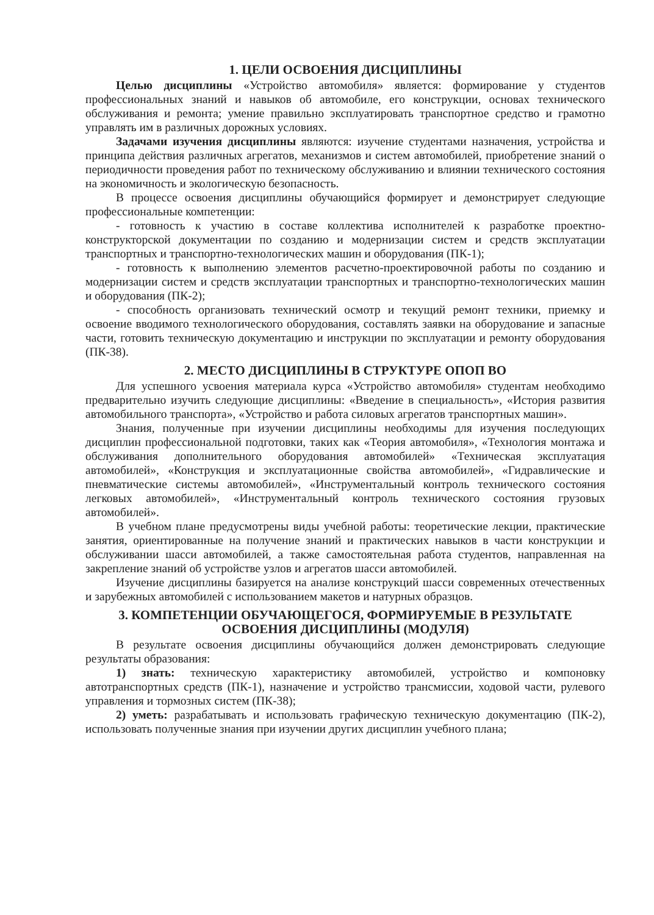1. ЦЕЛИ ОСВОЕНИЯ ДИСЦИПЛИНЫ
Целью дисциплины «Устройство автомобиля» является: формирование у студентов профессиональных знаний и навыков об автомобиле, его конструкции, основах технического обслуживания и ремонта; умение правильно эксплуатировать транспортное средство и грамотно управлять им в различных дорожных условиях.
Задачами изучения дисциплины являются: изучение студентами назначения, устройства и принципа действия различных агрегатов, механизмов и систем автомобилей, приобретение знаний о периодичности проведения работ по техническому обслуживанию и влиянии технического состояния на экономичность и экологическую безопасность.
В процессе освоения дисциплины обучающийся формирует и демонстрирует следующие профессиональные компетенции:
- готовность к участию в составе коллектива исполнителей к разработке проектно-конструкторской документации по созданию и модернизации систем и средств эксплуатации транспортных и транспортно-технологических машин и оборудования (ПК-1);
- готовность к выполнению элементов расчетно-проектировочной работы по созданию и модернизации систем и средств эксплуатации транспортных и транспортно-технологических машин и оборудования (ПК-2);
- способность организовать технический осмотр и текущий ремонт техники, приемку и освоение вводимого технологического оборудования, составлять заявки на оборудование и запасные части, готовить техническую документацию и инструкции по эксплуатации и ремонту оборудования (ПК-38).
2. МЕСТО ДИСЦИПЛИНЫ В СТРУКТУРЕ ОПОП ВО
Для успешного усвоения материала курса «Устройство автомобиля» студентам необходимо предварительно изучить следующие дисциплины: «Введение в специальность», «История развития автомобильного транспорта», «Устройство и работа силовых агрегатов транспортных машин».
Знания, полученные при изучении дисциплины необходимы для изучения последующих дисциплин профессиональной подготовки, таких как «Теория автомобиля», «Технология монтажа и обслуживания дополнительного оборудования автомобилей» «Техническая эксплуатация автомобилей», «Конструкция и эксплуатационные свойства автомобилей», «Гидравлические и пневматические системы автомобилей», «Инструментальный контроль технического состояния легковых автомобилей», «Инструментальный контроль технического состояния грузовых автомобилей».
В учебном плане предусмотрены виды учебной работы: теоретические лекции, практические занятия, ориентированные на получение знаний и практических навыков в части конструкции и обслуживании шасси автомобилей, а также самостоятельная работа студентов, направленная на закрепление знаний об устройстве узлов и агрегатов шасси автомобилей.
Изучение дисциплины базируется на анализе конструкций шасси современных отечественных и зарубежных автомобилей с использованием макетов и натурных образцов.
3. КОМПЕТЕНЦИИ ОБУЧАЮЩЕГОСЯ, ФОРМИРУЕМЫЕ В РЕЗУЛЬТАТЕ ОСВОЕНИЯ ДИСЦИПЛИНЫ (МОДУЛЯ)
В результате освоения дисциплины обучающийся должен демонстрировать следующие результаты образования:
1) знать: техническую характеристику автомобилей, устройство и компоновку автотранспортных средств (ПК-1), назначение и устройство трансмиссии, ходовой части, рулевого управления и тормозных систем (ПК-38);
2) уметь: разрабатывать и использовать графическую техническую документацию (ПК-2), использовать полученные знания при изучении других дисциплин учебного плана;